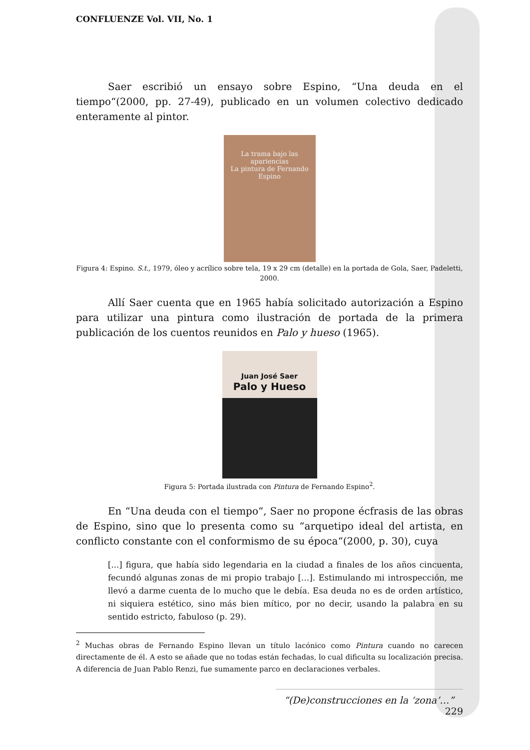CONFLUENZE Vol. VII, No. 1
Saer escribió un ensayo sobre Espino, “Una deuda en el tiempo“(2000, pp. 27-49), publicado en un volumen colectivo dedicado enteramente al pintor.
La trama bajo las apariencias
La pintura de Fernando Espino
Figura 4: Espino. S.t., 1979, óleo y acrílico sobre tela, 19 x 29 cm (detalle) en la portada de Gola, Saer, Padeletti, 2000.
Allí Saer cuenta que en 1965 había solicitado autorización a Espino para utilizar una pintura como ilustración de portada de la primera publicación de los cuentos reunidos en Palo y hueso (1965).
Juan José Saer
Palo y Hueso
Figura 5: Portada ilustrada con Pintura de Fernando Espino<sup>2</sup>.
En “Una deuda con el tiempo“, Saer no propone écfrasis de las obras de Espino, sino que lo presenta como su “arquetipo ideal del artista, en conflicto constante con el conformismo de su época“(2000, p. 30), cuya
[...] figura, que había sido legendaria en la ciudad a finales de los años cincuenta, fecundó algunas zonas de mi propio trabajo […]. Estimulando mi introspección, me llevó a darme cuenta de lo mucho que le debía. Esa deuda no es de orden artístico, ni siquiera estético, sino más bien mítico, por no decir, usando la palabra en su sentido estricto, fabuloso (p. 29).
<sup>2</sup> Muchas obras de Fernando Espino llevan un título lacónico como Pintura cuando no carecen directamente de él. A esto se añade que no todas están fechadas, lo cual dificulta su localización precisa. A diferencia de Juan Pablo Renzi, fue sumamente parco en declaraciones verbales.
“(De)construcciones en la ‘zona’…” 229